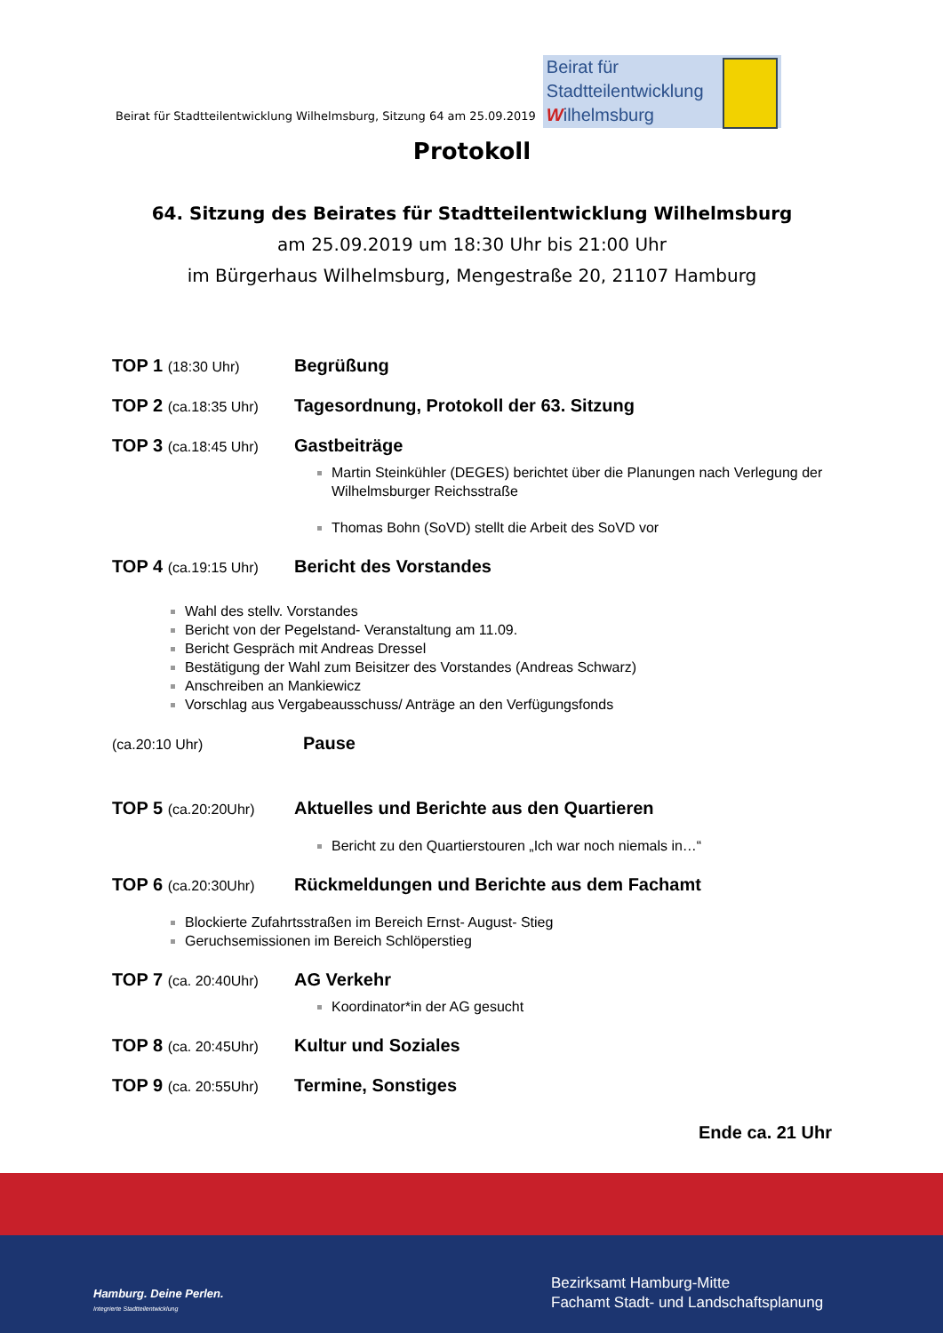Beirat für Stadtteilentwicklung Wilhelmsburg, Sitzung 64 am 25.09.2019
Beirat für
Stadtteilentwicklung
Wilhelmsburg
Protokoll
64. Sitzung des Beirates für Stadtteilentwicklung Wilhelmsburg
am 25.09.2019 um 18:30 Uhr bis 21:00 Uhr
im Bürgerhaus Wilhelmsburg, Mengestraße 20, 21107 Hamburg
TOP 1 (18:30 Uhr)
Begrüßung
TOP 2 (ca.18:35 Uhr)
Tagesordnung, Protokoll der 63. Sitzung
TOP 3 (ca.18:45 Uhr)
Gastbeiträge
Martin Steinkühler (DEGES) berichtet über die Planungen nach Verlegung der Wilhelmsburger Reichsstraße
Thomas Bohn (SoVD) stellt die Arbeit des SoVD vor
TOP 4 (ca.19:15 Uhr)
Bericht des Vorstandes
Wahl des stellv. Vorstandes
Bericht von der Pegelstand- Veranstaltung am 11.09.
Bericht Gespräch mit Andreas Dressel
Bestätigung der Wahl zum Beisitzer des Vorstandes (Andreas Schwarz)
Anschreiben an Mankiewicz
Vorschlag aus Vergabeausschuss/ Anträge an den Verfügungsfonds
(ca.20:10 Uhr)
Pause
TOP 5 (ca.20:20Uhr)
Aktuelles und Berichte aus den Quartieren
Bericht zu den Quartierstouren „Ich war noch niemals in…“
TOP 6 (ca.20:30Uhr)
Rückmeldungen und Berichte aus dem Fachamt
Blockierte Zufahrtsstraßen im Bereich Ernst- August- Stieg
Geruchsemissionen im Bereich Schlöperstieg
TOP 7 (ca. 20:40Uhr)
AG Verkehr
Koordinator*in der AG gesucht
TOP 8 (ca. 20:45Uhr)
Kultur und Soziales
TOP 9 (ca. 20:55Uhr)
Termine, Sonstiges
Ende ca. 21 Uhr
Hamburg. Deine Perlen.
Integrierte Stadtteilentwicklung
Bezirksamt Hamburg-Mitte
Fachamt Stadt- und Landschaftsplanung